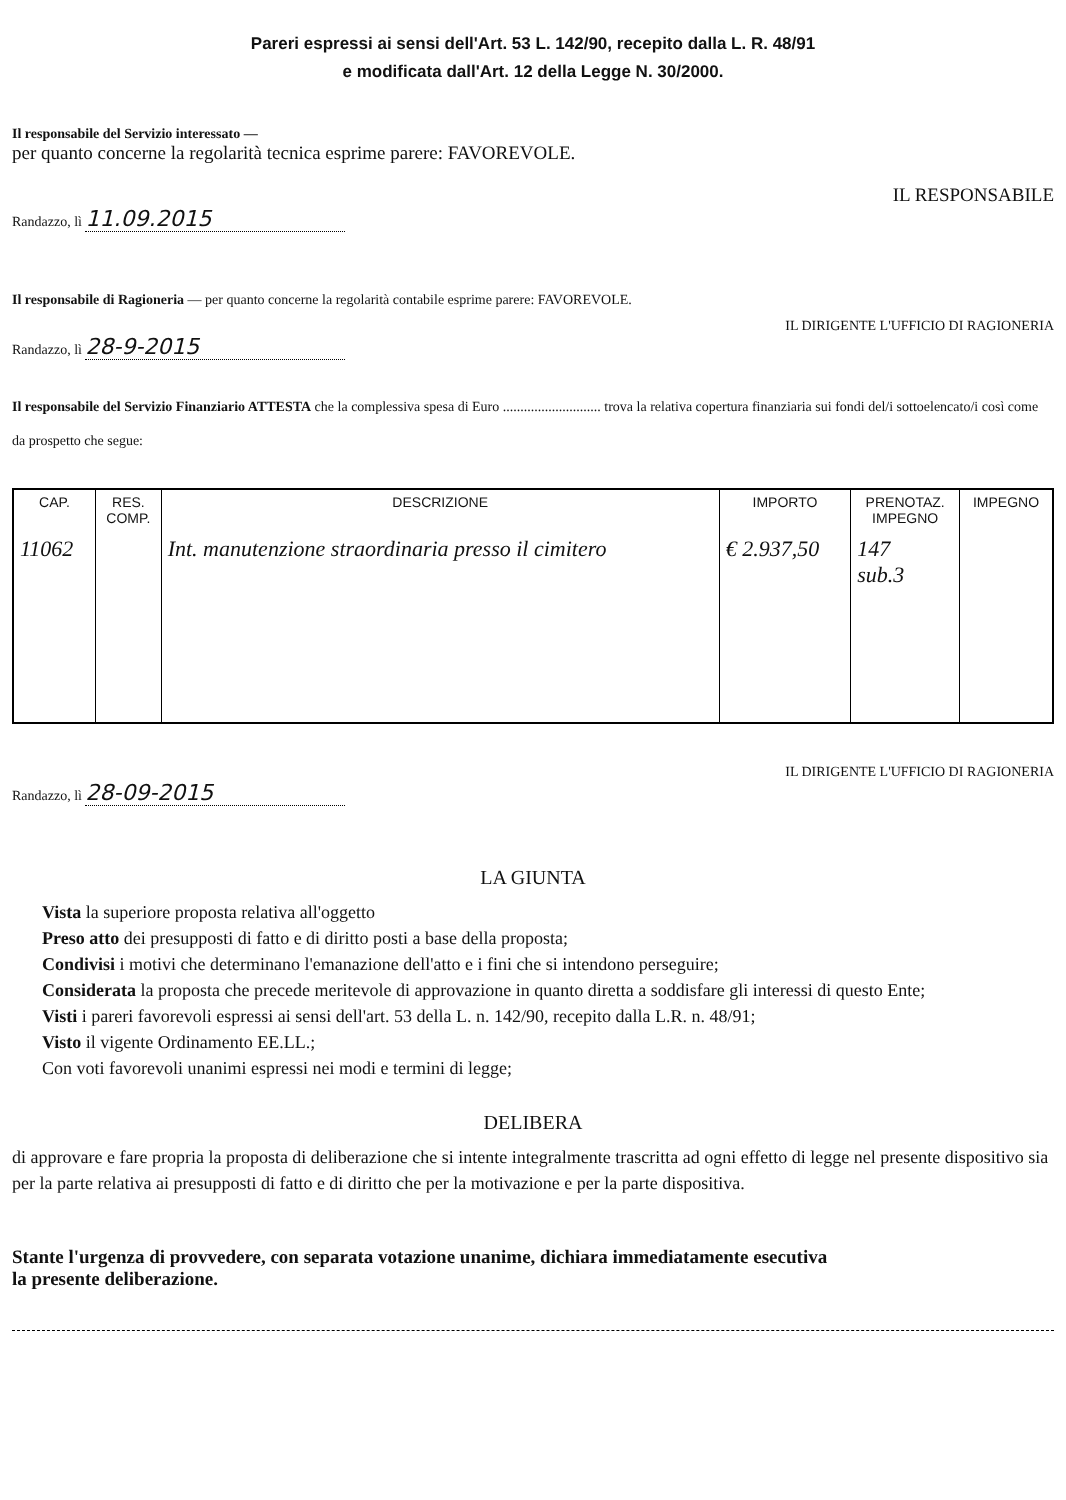Pareri espressi ai sensi dell'Art. 53 L. 142/90, recepito dalla L. R. 48/91
e modificata dall'Art. 12 della Legge N. 30/2000.
Il responsabile del Servizio interessato —
per quanto concerne la regolarità tecnica esprime parere: FAVOREVOLE.
IL RESPONSABILE
Randazzo, lì 11.09.2015
Il responsabile di Ragioneria — per quanto concerne la regolarità contabile esprime parere: FAVOREVOLE.
IL DIRIGENTE L'UFFICIO DI RAGIONERIA
Randazzo, lì 28-9-2015
Il responsabile del Servizio Finanziario ATTESTA che la complessiva spesa di Euro ............................ trova la relativa copertura finanziaria sui fondi del/i sottoelencato/i così come da prospetto che segue:
| CAP. | RES. COMP. | DESCRIZIONE | IMPORTO | PRENOTAZ. IMPEGNO | IMPEGNO |
| --- | --- | --- | --- | --- | --- |
| 11062 | | Int. manutenzione straordinaria presso il cimitero | € 2.937,50 | 147 sub.3 | |
IL DIRIGENTE L'UFFICIO DI RAGIONERIA
Randazzo, lì 28-09-2015
LA GIUNTA
Vista la superiore proposta relativa all'oggetto
Preso atto dei presupposti di fatto e di diritto posti a base della proposta;
Condivisi i motivi che determinano l'emanazione dell'atto e i fini che si intendono perseguire;
Considerata la proposta che precede meritevole di approvazione in quanto diretta a soddisfare gli interessi di questo Ente;
Visti i pareri favorevoli espressi ai sensi dell'art. 53 della L. n. 142/90, recepito dalla L.R. n. 48/91;
Visto il vigente Ordinamento EE.LL.;
Con voti favorevoli unanimi espressi nei modi e termini di legge;
DELIBERA
di approvare e fare propria la proposta di deliberazione che si intente integralmente trascritta ad ogni effetto di legge nel presente dispositivo sia per la parte relativa ai presupposti di fatto e di diritto che per la motivazione e per la parte dispositiva.
Stante l'urgenza di provvedere, con separata votazione unanime, dichiara immediatamente esecutiva
la presente deliberazione.